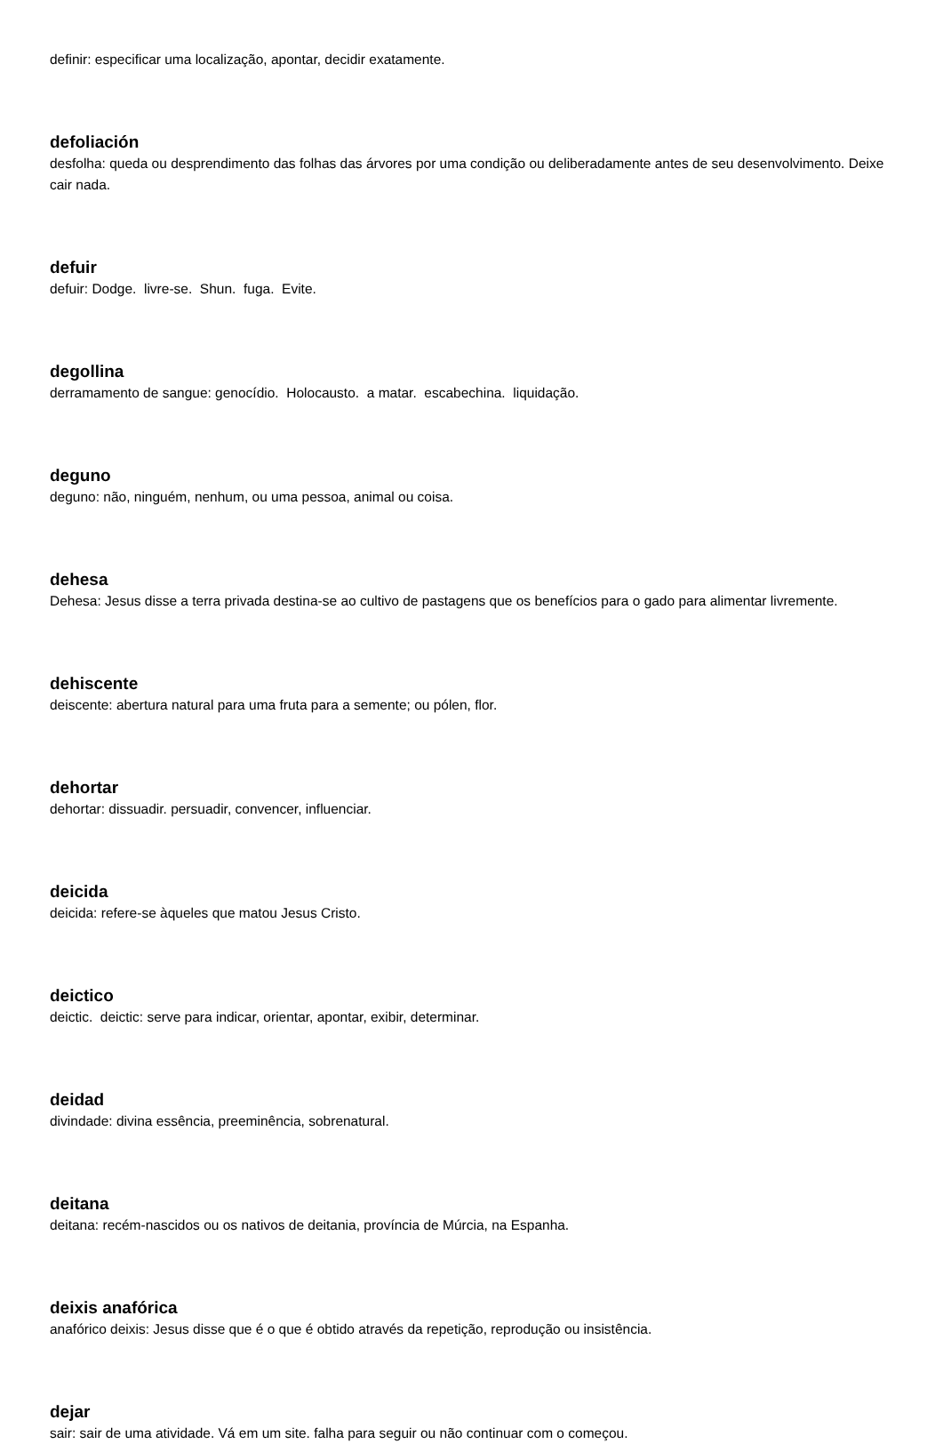definir: especificar uma localização, apontar, decidir exatamente.
defoliación
desfolha: queda ou desprendimento das folhas das árvores por uma condição ou deliberadamente antes de seu desenvolvimento. Deixe cair nada.
defuir
defuir: Dodge. livre-se. Shun. fuga. Evite.
degollina
derramamento de sangue: genocídio. Holocausto. a matar. escabechina. liquidação.
deguno
deguno: não, ninguém, nenhum, ou uma pessoa, animal ou coisa.
dehesa
Dehesa: Jesus disse a terra privada destina-se ao cultivo de pastagens que os benefícios para o gado para alimentar livremente.
dehiscente
deiscente: abertura natural para uma fruta para a semente; ou pólen, flor.
dehortar
dehortar: dissuadir. persuadir, convencer, influenciar.
deicida
deicida: refere-se àqueles que matou Jesus Cristo.
deictico
deictic. deictic: serve para indicar, orientar, apontar, exibir, determinar.
deidad
divindade: divina essência, preeminência, sobrenatural.
deitana
deitana: recém-nascidos ou os nativos de deitania, província de Múrcia, na Espanha.
deixis anafórica
anafórico deixis: Jesus disse que é o que é obtido através da repetição, reprodução ou insistência.
dejar
sair: sair de uma atividade. Vá em um site. falha para seguir ou não continuar com o começou.